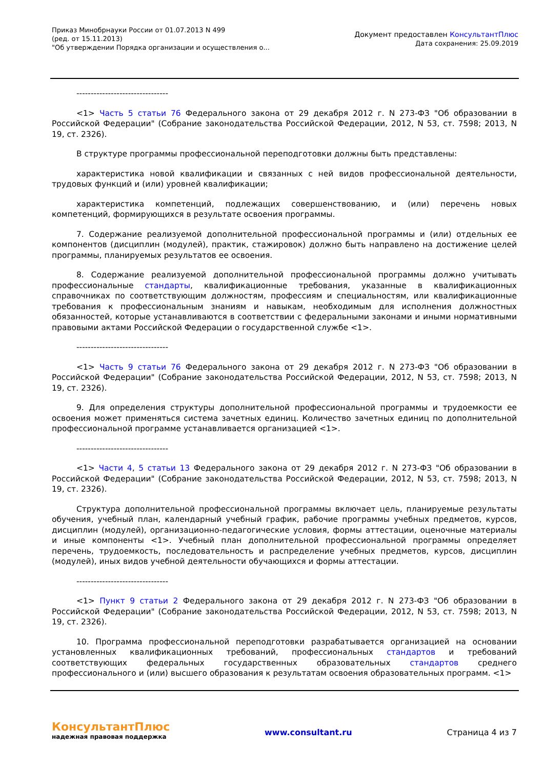Приказ Минобрнауки России от 01.07.2013 N 499
(ред. от 15.11.2013)
"Об утверждении Порядка организации и осуществления о...
Документ предоставлен КонсультантПлюс
Дата сохранения: 25.09.2019
--------------------------------
<1> Часть 5 статьи 76 Федерального закона от 29 декабря 2012 г. N 273-ФЗ "Об образовании в Российской Федерации" (Собрание законодательства Российской Федерации, 2012, N 53, ст. 7598; 2013, N 19, ст. 2326).
В структуре программы профессиональной переподготовки должны быть представлены:
характеристика новой квалификации и связанных с ней видов профессиональной деятельности, трудовых функций и (или) уровней квалификации;
характеристика компетенций, подлежащих совершенствованию, и (или) перечень новых компетенций, формирующихся в результате освоения программы.
7. Содержание реализуемой дополнительной профессиональной программы и (или) отдельных ее компонентов (дисциплин (модулей), практик, стажировок) должно быть направлено на достижение целей программы, планируемых результатов ее освоения.
8. Содержание реализуемой дополнительной профессиональной программы должно учитывать профессиональные стандарты, квалификационные требования, указанные в квалификационных справочниках по соответствующим должностям, профессиям и специальностям, или квалификационные требования к профессиональным знаниям и навыкам, необходимым для исполнения должностных обязанностей, которые устанавливаются в соответствии с федеральными законами и иными нормативными правовыми актами Российской Федерации о государственной службе <1>.
--------------------------------
<1> Часть 9 статьи 76 Федерального закона от 29 декабря 2012 г. N 273-ФЗ "Об образовании в Российской Федерации" (Собрание законодательства Российской Федерации, 2012, N 53, ст. 7598; 2013, N 19, ст. 2326).
9. Для определения структуры дополнительной профессиональной программы и трудоемкости ее освоения может применяться система зачетных единиц. Количество зачетных единиц по дополнительной профессиональной программе устанавливается организацией <1>.
--------------------------------
<1> Части 4, 5 статьи 13 Федерального закона от 29 декабря 2012 г. N 273-ФЗ "Об образовании в Российской Федерации" (Собрание законодательства Российской Федерации, 2012, N 53, ст. 7598; 2013, N 19, ст. 2326).
Структура дополнительной профессиональной программы включает цель, планируемые результаты обучения, учебный план, календарный учебный график, рабочие программы учебных предметов, курсов, дисциплин (модулей), организационно-педагогические условия, формы аттестации, оценочные материалы и иные компоненты <1>. Учебный план дополнительной профессиональной программы определяет перечень, трудоемкость, последовательность и распределение учебных предметов, курсов, дисциплин (модулей), иных видов учебной деятельности обучающихся и формы аттестации.
--------------------------------
<1> Пункт 9 статьи 2 Федерального закона от 29 декабря 2012 г. N 273-ФЗ "Об образовании в Российской Федерации" (Собрание законодательства Российской Федерации, 2012, N 53, ст. 7598; 2013, N 19, ст. 2326).
10. Программа профессиональной переподготовки разрабатывается организацией на основании установленных квалификационных требований, профессиональных стандартов и требований соответствующих федеральных государственных образовательных стандартов среднего профессионального и (или) высшего образования к результатам освоения образовательных программ. <1>
КонсультантПлюс
надежная правовая поддержка
www.consultant.ru Страница 4 из 7